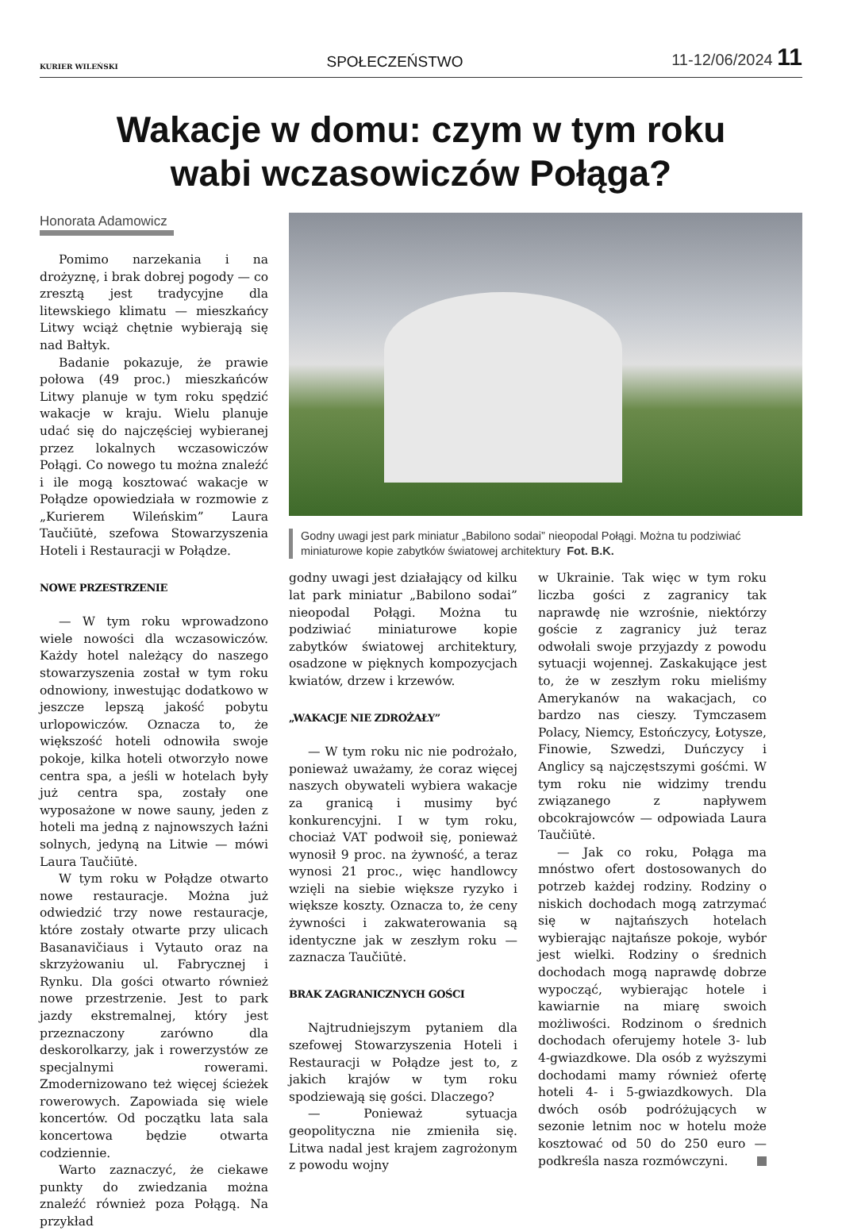KURIER WILEŃSKI SPOŁECZEŃSTWO 11-12/06/2024 11
Wakacje w domu: czym w tym roku
wabi wczasowiczów Połąga?
Honorata Adamowicz
Pomimo narzekania i na drożyznę, i brak dobrej pogody — co zresztą jest tradycyjne dla litewskiego klimatu — mieszkańcy Litwy wciąż chętnie wybierają się nad Bałtyk.
Badanie pokazuje, że prawie połowa (49 proc.) mieszkańców Litwy planuje w tym roku spędzić wakacje w kraju. Wielu planuje udać się do najczęściej wybieranej przez lokalnych wczasowiczów Połągi. Co nowego tu można znaleźć i ile mogą kosztować wakacje w Połądze opowiedziała w rozmowie z „Kurierem Wileńskim” Laura Taučiūtė, szefowa Stowarzyszenia Hoteli i Restauracji w Połądze.
NOWE PRZESTRZENIE
— W tym roku wprowadzono wiele nowości dla wczasowiczów. Każdy hotel należący do naszego stowarzyszenia został w tym roku odnowiony, inwestując dodatkowo w jeszcze lepszą jakość pobytu urlopowiczów. Oznacza to, że większość hoteli odnowiła swoje pokoje, kilka hoteli otworzyło nowe centra spa, a jeśli w hotelach były już centra spa, zostały one wyposażone w nowe sauny, jeden z hoteli ma jedną z najnowszych łaźni solnych, jedyną na Litwie — mówi Laura Taučiūtė.
W tym roku w Połądze otwarto nowe restauracje. Można już odwiedzić trzy nowe restauracje, które zostały otwarte przy ulicach Basanavičiaus i Vytauto oraz na skrzyżowaniu ul. Fabrycznej i Rynku. Dla gości otwarto również nowe przestrzenie. Jest to park jazdy ekstremalnej, który jest przeznaczony zarówno dla deskorolkarzy, jak i rowerzystów ze specjalnymi rowerami. Zmodernizowano też więcej ścieżek rowerowych. Zapowiada się wiele koncertów. Od początku lata sala koncertowa będzie otwarta codziennie.
Warto zaznaczyć, że ciekawe punkty do zwiedzania można znaleźć również poza Połągą. Na przykład
Godny uwagi jest park miniatur „Babilono sodai” nieopodal Połągi. Można tu podziwiać miniaturowe kopie zabytków światowej architektury Fot. B.K.
godny uwagi jest działający od kilku lat park miniatur „Babilono sodai” nieopodal Połągi. Można tu podziwiać miniaturowe kopie zabytków światowej architektury, osadzone w pięknych kompozycjach kwiatów, drzew i krzewów.
„WAKACJE NIE ZDROŻAŁY”
— W tym roku nic nie podrożało, ponieważ uważamy, że coraz więcej naszych obywateli wybiera wakacje za granicą i musimy być konkurencyjni. I w tym roku, chociaż VAT podwoił się, ponieważ wynosił 9 proc. na żywność, a teraz wynosi 21 proc., więc handlowcy wzięli na siebie większe ryzyko i większe koszty. Oznacza to, że ceny żywności i zakwaterowania są identyczne jak w zeszłym roku — zaznacza Taučiūtė.
BRAK ZAGRANICZNYCH GOŚCI
Najtrudniejszym pytaniem dla szefowej Stowarzyszenia Hoteli i Restauracji w Połądze jest to, z jakich krajów w tym roku spodziewają się gości. Dlaczego?
— Ponieważ sytuacja geopolityczna nie zmieniła się. Litwa nadal jest krajem zagrożonym z powodu wojny
w Ukrainie. Tak więc w tym roku liczba gości z zagranicy tak naprawdę nie wzrośnie, niektórzy goście z zagranicy już teraz odwołali swoje przyjazdy z powodu sytuacji wojennej. Zaskakujące jest to, że w zeszłym roku mieliśmy Amerykanów na wakacjach, co bardzo nas cieszy. Tymczasem Polacy, Niemcy, Estończycy, Łotysze, Finowie, Szwedzi, Duńczycy i Anglicy są najczęstszymi gośćmi. W tym roku nie widzimy trendu związanego z napływem obcokrajowców — odpowiada Laura Taučiūtė.
— Jak co roku, Połąga ma mnóstwo ofert dostosowanych do potrzeb każdej rodziny. Rodziny o niskich dochodach mogą zatrzymać się w najtańszych hotelach wybierając najtańsze pokoje, wybór jest wielki. Rodziny o średnich dochodach mogą naprawdę dobrze wypocząć, wybierając hotele i kawiarnie na miarę swoich możliwości. Rodzinom o średnich dochodach oferujemy hotele 3- lub 4-gwiazdkowe. Dla osób z wyższymi dochodami mamy również ofertę hoteli 4- i 5-gwiazdkowych. Dla dwóch osób podróżujących w sezonie letnim noc w hotelu może kosztować od 50 do 250 euro — podkreśla nasza rozmówczyni.